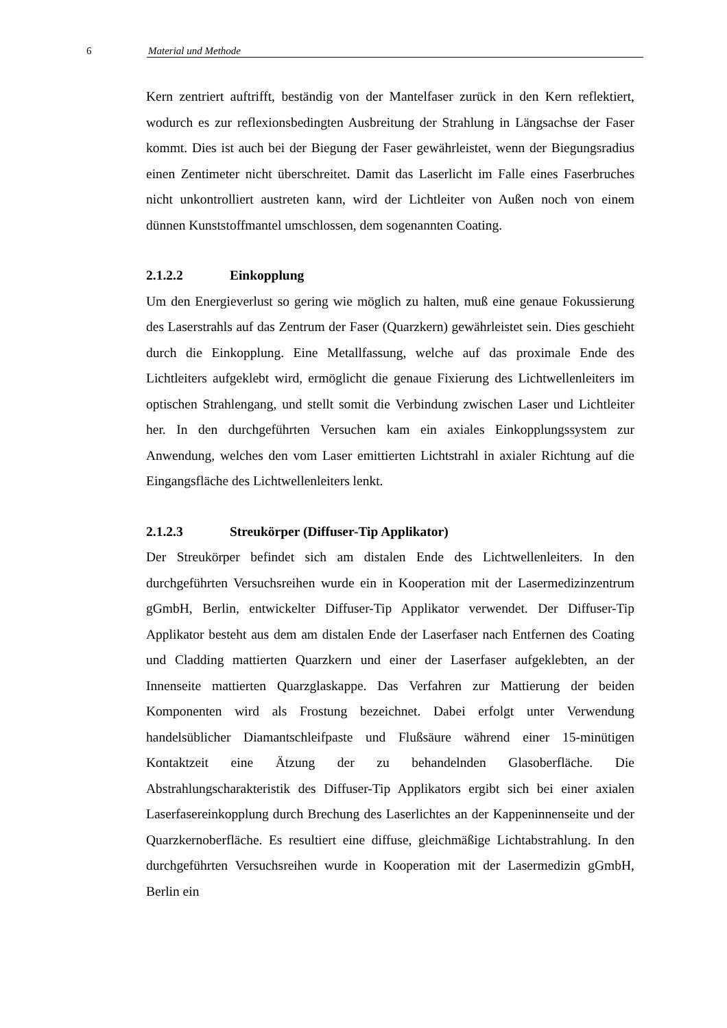6 Material und Methode
Kern zentriert auftrifft, beständig von der Mantelfaser zurück in den Kern reflektiert, wodurch es zur reflexionsbedingten Ausbreitung der Strahlung in Längsachse der Faser kommt. Dies ist auch bei der Biegung der Faser gewährleistet, wenn der Biegungsradius einen Zentimeter nicht überschreitet. Damit das Laserlicht im Falle eines Faserbruches nicht unkontrolliert austreten kann, wird der Lichtleiter von Außen noch von einem dünnen Kunststoffmantel umschlossen, dem sogenannten Coating.
2.1.2.2 Einkopplung
Um den Energieverlust so gering wie möglich zu halten, muß eine genaue Fokussierung des Laserstrahls auf das Zentrum der Faser (Quarzkern) gewährleistet sein. Dies geschieht durch die Einkopplung. Eine Metallfassung, welche auf das proximale Ende des Lichtleiters aufgeklebt wird, ermöglicht die genaue Fixierung des Lichtwellenleiters im optischen Strahlengang, und stellt somit die Verbindung zwischen Laser und Lichtleiter her. In den durchgeführten Versuchen kam ein axiales Einkopplungssystem zur Anwendung, welches den vom Laser emittierten Lichtstrahl in axialer Richtung auf die Eingangsfläche des Lichtwellenleiters lenkt.
2.1.2.3 Streukörper (Diffuser-Tip Applikator)
Der Streukörper befindet sich am distalen Ende des Lichtwellenleiters. In den durchgeführten Versuchsreihen wurde ein in Kooperation mit der Lasermedizinzentrum gGmbH, Berlin, entwickelter Diffuser-Tip Applikator verwendet. Der Diffuser-Tip Applikator besteht aus dem am distalen Ende der Laserfaser nach Entfernen des Coating und Cladding mattierten Quarzkern und einer der Laserfaser aufgeklebten, an der Innenseite mattierten Quarzglaskappe. Das Verfahren zur Mattierung der beiden Komponenten wird als Frostung bezeichnet. Dabei erfolgt unter Verwendung handelsüblicher Diamantschleifpaste und Flußsäure während einer 15-minütigen Kontaktzeit eine Ätzung der zu behandelnden Glasoberfläche. Die Abstrahlungscharakteristik des Diffuser-Tip Applikators ergibt sich bei einer axialen Laserfasereinkopplung durch Brechung des Laserlichtes an der Kappeninnenseite und der Quarzkernoberfläche. Es resultiert eine diffuse, gleichmäßige Lichtabstrahlung. In den durchgeführten Versuchsreihen wurde in Kooperation mit der Lasermedizin gGmbH, Berlin ein